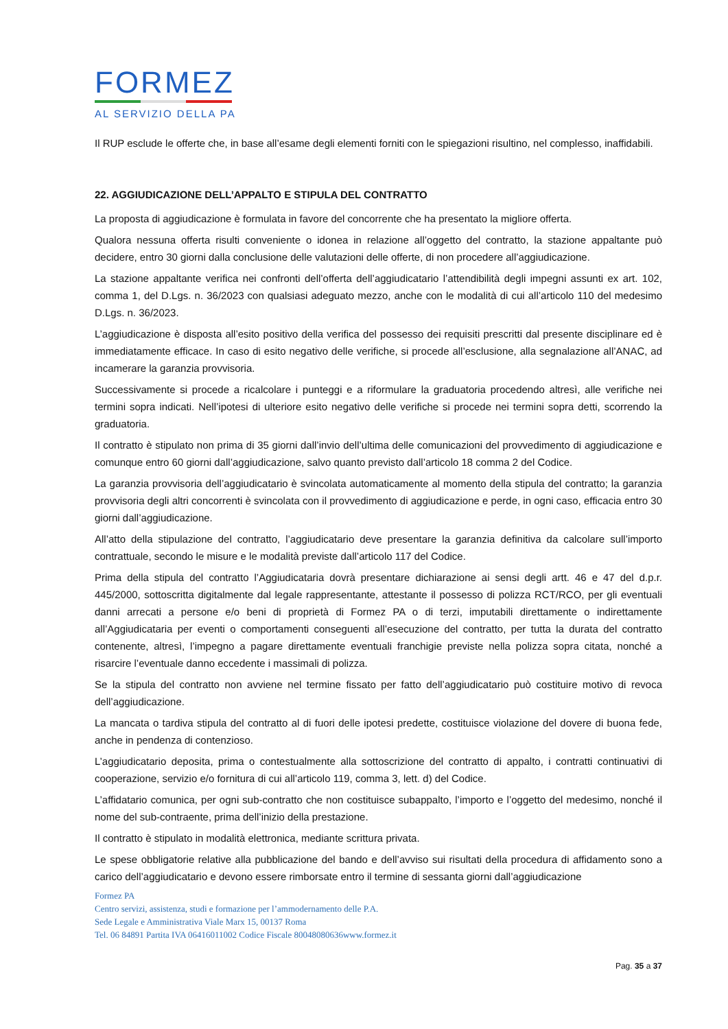FORMEZ
AL SERVIZIO DELLA PA
Il RUP esclude le offerte che, in base all’esame degli elementi forniti con le spiegazioni risultino, nel complesso, inaffidabili.
22. AGGIUDICAZIONE DELL’APPALTO E STIPULA DEL CONTRATTO
La proposta di aggiudicazione è formulata in favore del concorrente che ha presentato la migliore offerta.
Qualora nessuna offerta risulti conveniente o idonea in relazione all’oggetto del contratto, la stazione appaltante può decidere, entro 30 giorni dalla conclusione delle valutazioni delle offerte, di non procedere all’aggiudicazione.
La stazione appaltante verifica nei confronti dell’offerta dell’aggiudicatario l’attendibilità degli impegni assunti ex art. 102, comma 1, del D.Lgs. n. 36/2023 con qualsiasi adeguato mezzo, anche con le modalità di cui all’articolo 110 del medesimo D.Lgs. n. 36/2023.
L’aggiudicazione è disposta all’esito positivo della verifica del possesso dei requisiti prescritti dal presente disciplinare ed è immediatamente efficace. In caso di esito negativo delle verifiche, si procede all’esclusione, alla segnalazione all’ANAC, ad incamerare la garanzia provvisoria.
Successivamente si procede a ricalcolare i punteggi e a riformulare la graduatoria procedendo altresì, alle verifiche nei termini sopra indicati. Nell’ipotesi di ulteriore esito negativo delle verifiche si procede nei termini sopra detti, scorrendo la graduatoria.
Il contratto è stipulato non prima di 35 giorni dall’invio dell’ultima delle comunicazioni del provvedimento di aggiudicazione e comunque entro 60 giorni dall’aggiudicazione, salvo quanto previsto dall’articolo 18 comma 2 del Codice.
La garanzia provvisoria dell’aggiudicatario è svincolata automaticamente al momento della stipula del contratto; la garanzia provvisoria degli altri concorrenti è svincolata con il provvedimento di aggiudicazione e perde, in ogni caso, efficacia entro 30 giorni dall’aggiudicazione.
All’atto della stipulazione del contratto, l’aggiudicatario deve presentare la garanzia definitiva da calcolare sull’importo contrattuale, secondo le misure e le modalità previste dall’articolo 117 del Codice.
Prima della stipula del contratto l’Aggiudicataria dovrà presentare dichiarazione ai sensi degli artt. 46 e 47 del d.p.r. 445/2000, sottoscritta digitalmente dal legale rappresentante, attestante il possesso di polizza RCT/RCO, per gli eventuali danni arrecati a persone e/o beni di proprietà di Formez PA o di terzi, imputabili direttamente o indirettamente all’Aggiudicataria per eventi o comportamenti conseguenti all’esecuzione del contratto, per tutta la durata del contratto contenente, altresì, l’impegno a pagare direttamente eventuali franchigie previste nella polizza sopra citata, nonché a risarcire l’eventuale danno eccedente i massimali di polizza.
Se la stipula del contratto non avviene nel termine fissato per fatto dell’aggiudicatario può costituire motivo di revoca dell’aggiudicazione.
La mancata o tardiva stipula del contratto al di fuori delle ipotesi predette, costituisce violazione del dovere di buona fede, anche in pendenza di contenzioso.
L’aggiudicatario deposita, prima o contestualmente alla sottoscrizione del contratto di appalto, i contratti continuativi di cooperazione, servizio e/o fornitura di cui all’articolo 119, comma 3, lett. d) del Codice.
L’affidatario comunica, per ogni sub-contratto che non costituisce subappalto, l’importo e l’oggetto del medesimo, nonché il nome del sub-contraente, prima dell’inizio della prestazione.
Il contratto è stipulato in modalità elettronica, mediante scrittura privata.
Le spese obbligatorie relative alla pubblicazione del bando e dell’avviso sui risultati della procedura di affidamento sono a carico dell’aggiudicatario e devono essere rimborsate entro il termine di sessanta giorni dall’aggiudicazione
Formez PA
Centro servizi, assistenza, studi e formazione per l’ammodernamento delle P.A.
Sede Legale e Amministrativa Viale Marx 15, 00137 Roma
Tel. 06 84891 Partita IVA 06416011002 Codice Fiscale 80048080636www.formez.it
Pag. 35 a 37